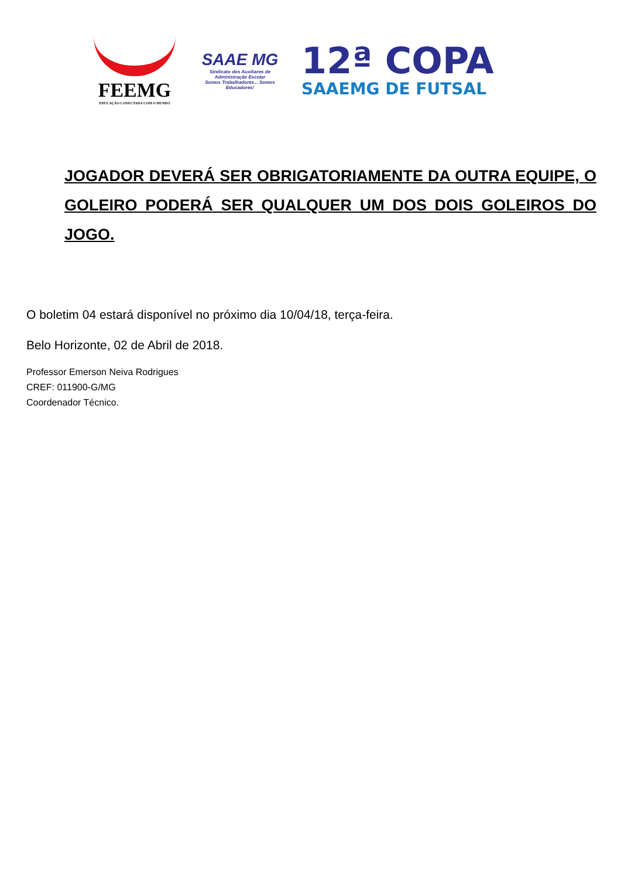FEEMG
EDUCAÇÃO CONECTADA COM O MUNDO
SAAE MG
Sindicato dos Auxiliares de Administração Escolar
Somos Trabalhadores... Somos Educadores!
12ª COPA
SAAEMG DE FUTSAL
JOGADOR DEVERÁ SER OBRIGATORIAMENTE DA OUTRA EQUIPE, O GOLEIRO PODERÁ SER QUALQUER UM DOS DOIS GOLEIROS DO JOGO.
O boletim 04 estará disponível no próximo dia 10/04/18, terça-feira.
Belo Horizonte, 02 de Abril de 2018.
Professor Emerson Neiva Rodrigues
CREF: 011900-G/MG
Coordenador Técnico.